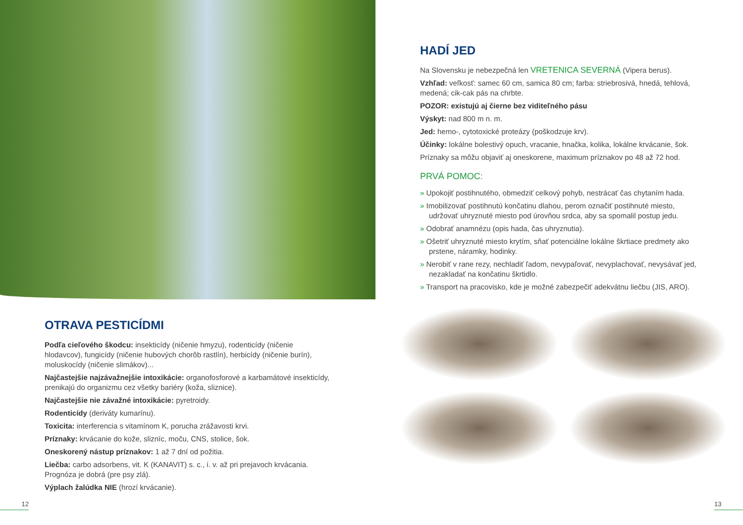OTRAVA PESTICÍDMI
Podľa cieľového škodcu: insekticídy (ničenie hmyzu), rodenticídy (ničenie hlodavcov), fungicídy (ničenie hubových chorôb rastlín), herbicídy (ničenie burín), moluskocídy (ničenie slimákov)...
Najčastejšie najzávažnejšie intoxikácie: organofosforové a karbamátové insekticídy, prenikajú do organizmu cez všetky bariéry (koža, sliznice).
Najčastejšie nie závažné intoxikácie: pyretroidy.
Rodenticídy (deriváty kumarínu).
Toxicita: interferencia s vitamínom K, porucha zrážavosti krvi.
Príznaky: krvácanie do kože, slizníc, moču, CNS, stolice, šok.
Oneskorený nástup príznakov: 1 až 7 dní od požitia.
Liečba: carbo adsorbens, vit. K (KANAVIT) s. c., i. v. až pri prejavoch krvácania. Prognóza je dobrá (pre psy zlá).
Výplach žalúdka NIE (hrozí krvácanie).
12
HADÍ JED
Na Slovensku je nebezpečná len VRETENICA SEVERNÁ (Vipera berus).
Vzhľad: veľkosť: samec 60 cm, samica 80 cm; farba: striebrosivá, hnedá, tehlová, medená; cik-cak pás na chrbte.
POZOR: existujú aj čierne bez viditeľného pásu
Výskyt: nad 800 m n. m.
Jed: hemo-, cytotoxické proteázy (poškodzuje krv).
Účinky: lokálne bolestivý opuch, vracanie, hnačka, kolika, lokálne krvácanie, šok.
Príznaky sa môžu objaviť aj oneskorene, maximum príznakov po 48 až 72 hod.
PRVÁ POMOC:
» Upokojiť postihnutého, obmedziť celkový pohyb, nestrácať čas chytaním hada.
» Imobilizovať postihnutú končatinu dlahou, perom označiť postihnuté miesto, udržovať uhryznuté miesto pod úrovňou srdca, aby sa spomalil postup jedu.
» Odobrať anamnézu (opis hada, čas uhryznutia).
» Ošetriť uhryznuté miesto krytím, sňať potenciálne lokálne škrtiace predmety ako prstene, náramky, hodinky.
» Nerobiť v rane rezy, nechladiť ľadom, nevypaľovať, nevyplachovať, nevysávať jed, nezakladať na končatinu škrtidlo.
» Transport na pracovisko, kde je možné zabezpečiť adekvátnu liečbu (JIS, ARO).
13